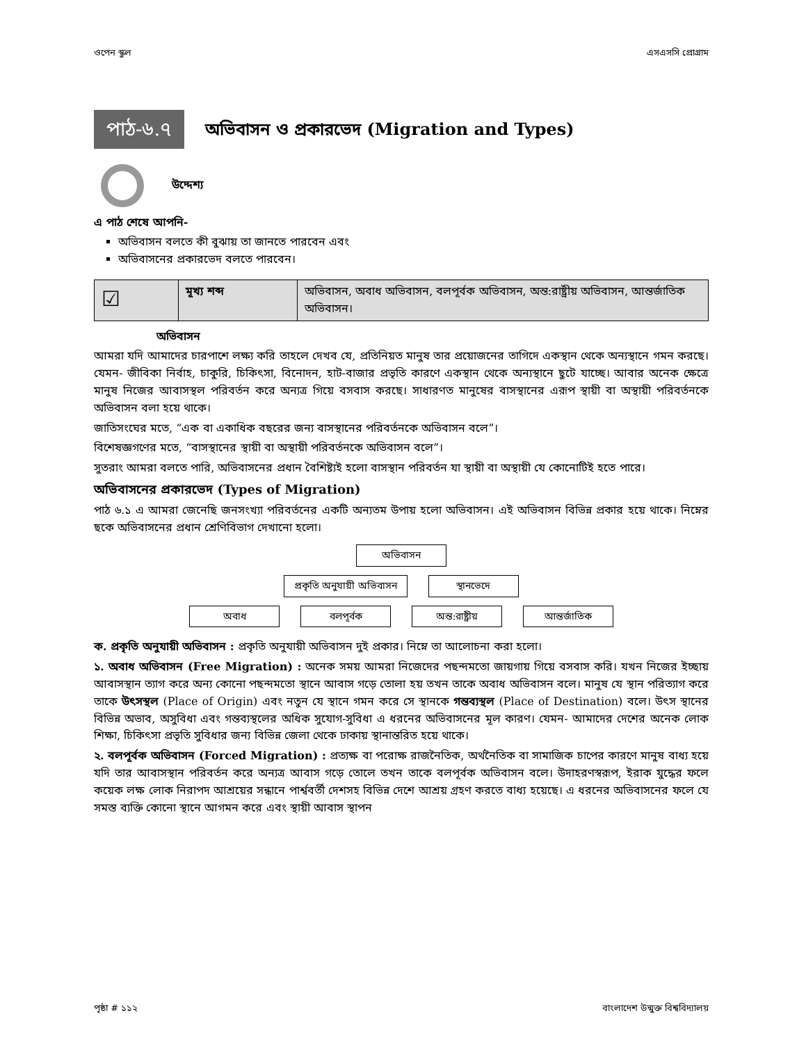ওপেন স্কুল এসএসসি প্রোগ্রাম
পাঠ-৬.৭
অভিবাসন ও প্রকারভেদ (Migration and Types)
উদ্দেশ্য
এ পাঠ শেষে আপনি-
অভিবাসন বলতে কী বুঝায় তা জানতে পারবেন এবং
অভিবাসনের প্রকারভেদ বলতে পারবেন।
| ☑ | মূখ্য শব্দ | অভিবাসন, অবাধ অভিবাসন, বলপূর্বক অভিবাসন, অন্ত:রাষ্ট্রীয় অভিবাসন, আন্তর্জাতিক অভিবাসন। |
অভিবাসন
আমরা যদি আমাদের চারপাশে লক্ষ্য করি তাহলে দেখব যে, প্রতিনিয়ত মানুষ তার প্রয়োজনের তাগিদে একস্থান থেকে অন্যস্থানে গমন করছে। যেমন- জীবিকা নির্বাহ, চাকুরি, চিকিৎসা, বিনোদন, হাট-বাজার প্রভৃতি কারণে একস্থান থেকে অন্যস্থানে ছুটে যাচ্ছে। আবার অনেক ক্ষেত্রে মানুষ নিজের আবাসস্থল পরিবর্তন করে অন্যত্র গিয়ে বসবাস করছে। সাধারণত মানুষের বাসস্থানের এরূপ স্থায়ী বা অস্থায়ী পরিবর্তনকে অভিবাসন বলা হয়ে থাকে।
জাতিসংঘের মতে, “এক বা একাধিক বছরের জন্য বাসস্থানের পরিবর্তনকে অভিবাসন বলে”।
বিশেষজ্ঞগণের মতে, “বাসস্থানের স্থায়ী বা অস্থায়ী পরিবর্তনকে অভিবাসন বলে”।
সুতরাং আমরা বলতে পারি, অভিবাসনের প্রধান বৈশিষ্ট্যই হলো বাসস্থান পরিবর্তন যা স্থায়ী বা অস্থায়ী যে কোনোটিই হতে পারে।
অভিবাসনের প্রকারভেদ (Types of Migration)
পাঠ ৬.১ এ আমরা জেনেছি জনসংখ্যা পরিবর্তনের একটি অন্যতম উপায় হলো অভিবাসন। এই অভিবাসন বিভিন্ন প্রকার হয়ে থাকে। নিম্নের ছকে অভিবাসনের প্রধান শ্রেণিবিভাগ দেখানো হলো।
অভিবাসন
প্রকৃতি অনুযায়ী অভিবাসন স্থানভেদে
অবাধ বলপূর্বক অন্ত:রাষ্ট্রীয় আন্তর্জাতিক
ক. প্রকৃতি অনুযায়ী অভিবাসন : প্রকৃতি অনুযায়ী অভিবাসন দুই প্রকার। নিম্নে তা আলোচনা করা হলো।
১. অবাধ অভিবাসন (Free Migration) : অনেক সময় আমরা নিজেদের পছন্দমতো জায়গায় গিয়ে বসবাস করি। যখন নিজের ইচ্ছায় আবাসস্থান ত্যাগ করে অন্য কোনো পছন্দমতো স্থানে আবাস গড়ে তোলা হয় তখন তাকে অবাধ অভিবাসন বলে। মানুষ যে স্থান পরিত্যাগ করে তাকে উৎসস্থল (Place of Origin) এবং নতুন যে স্থানে গমন করে সে স্থানকে গন্তব্যস্থল (Place of Destination) বলে। উৎস স্থানের বিভিন্ন অভাব, অসুবিধা এবং গন্তব্যস্থলের অধিক সুযোগ-সুবিধা এ ধরনের অভিবাসনের মূল কারণ। যেমন- আমাদের দেশের অনেক লোক শিক্ষা, চিকিৎসা প্রভৃতি সুবিধার জন্য বিভিন্ন জেলা থেকে ঢাকায় স্থানান্তরিত হয়ে থাকে।
২. বলপূর্বক অভিবাসন (Forced Migration) : প্রত্যক্ষ বা পরোক্ষ রাজনৈতিক, অর্থনৈতিক বা সামাজিক চাপের কারণে মানুষ বাধ্য হয়ে যদি তার আবাসস্থান পরিবর্তন করে অন্যত্র আবাস গড়ে তোলে তখন তাকে বলপূর্বক অভিবাসন বলে। উদাহরণস্বরূপ, ইরাক যুদ্ধের ফলে কয়েক লক্ষ লোক নিরাপদ আশ্রয়ের সন্ধানে পার্শ্ববর্তী দেশসহ বিভিন্ন দেশে আশ্রয় গ্রহণ করতে বাধ্য হয়েছে। এ ধরনের অভিবাসনের ফলে যে সমস্ত ব্যক্তি কোনো স্থানে আগমন করে এবং স্থায়ী আবাস স্থাপন
পৃষ্ঠা # ১১২ বাংলাদেশ উন্মুক্ত বিশ্ববিদ্যালয়